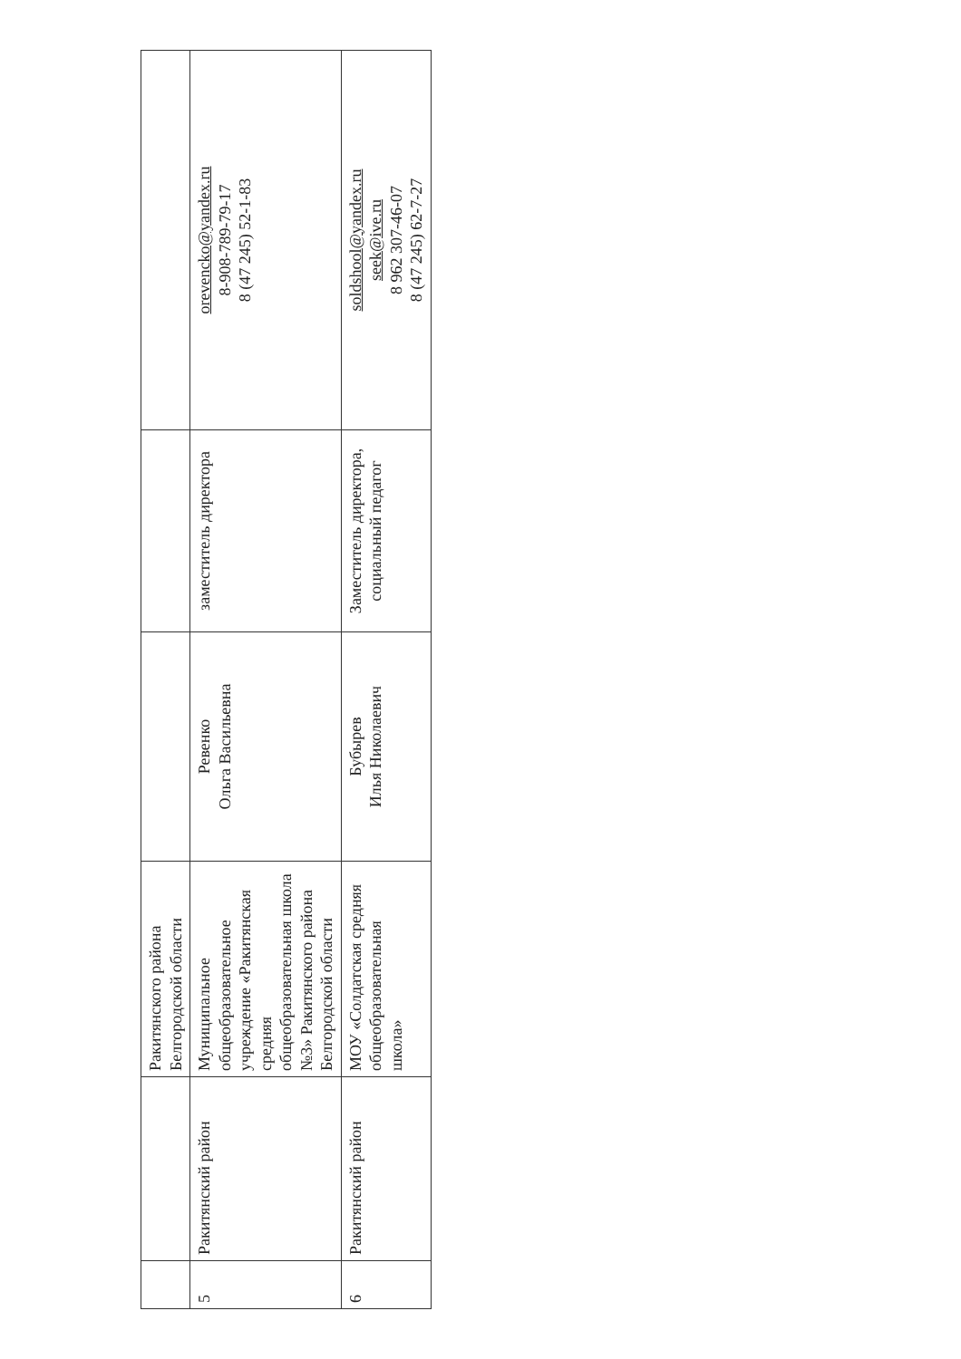| | | Ракитянского района Белгородской области | | | |
| 5 | Ракитянский район | Муниципальное общеобразовательное учреждение «Ракитянская средняя общеобразовательная школа №3» Ракитянского района Белгородской области | Ревенко Ольга Васильевна | заместитель директора | orevencko@yandex.ru 8-908-789-79-17 8 (47 245) 52-1-83 |
| 6 | Ракитянский район | МОУ «Солдатская средняя общеобразовательная школа» | Бубырев Илья Николаевич | Заместитель директора, социальный педагог | soldshool@yandex.ru seek@ive.ru 8 962 307-46-07 8 (47 245) 62-7-27 |